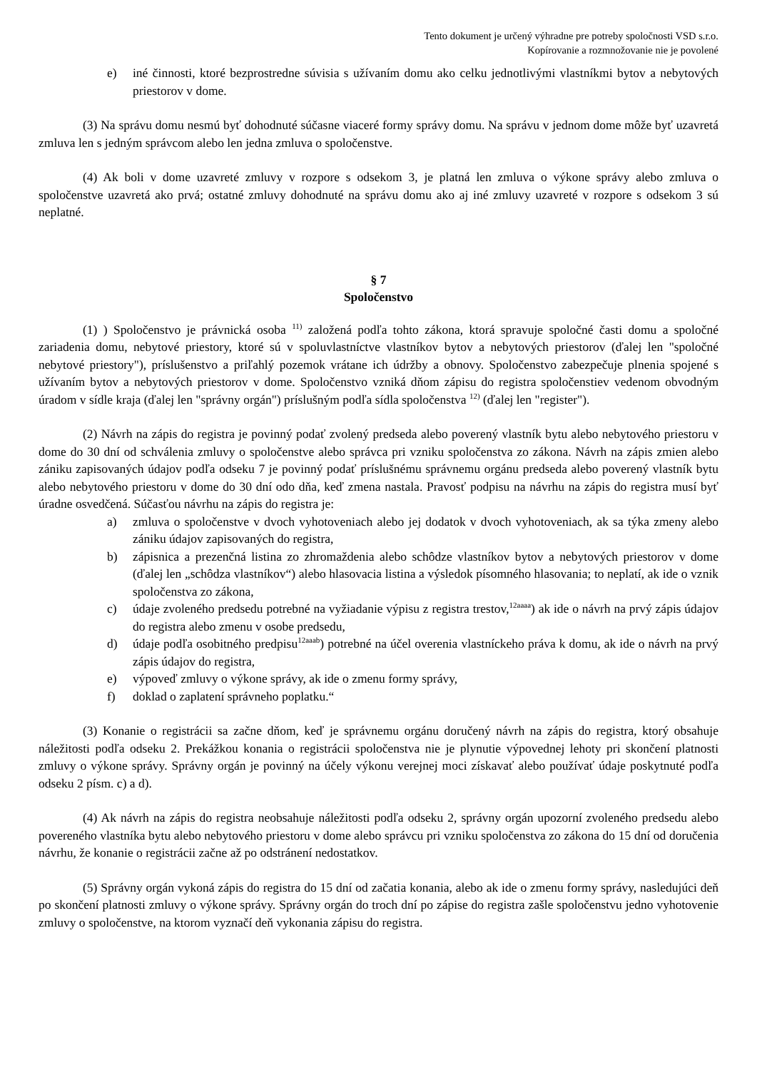Tento dokument je určený výhradne pre potreby spoločnosti VSD s.r.o.
Kopírovanie a rozmnožovanie nie je povolené
e) iné činnosti, ktoré bezprostredne súvisia s užívaním domu ako celku jednotlivými vlastníkmi bytov a nebytových priestorov v dome.
(3) Na správu domu nesmú byť dohodnuté súčasne viaceré formy správy domu. Na správu v jednom dome môže byť uzavretá zmluva len s jedným správcom alebo len jedna zmluva o spoločenstve.
(4) Ak boli v dome uzavreté zmluvy v rozpore s odsekom 3, je platná len zmluva o výkone správy alebo zmluva o spoločenstve uzavretá ako prvá; ostatné zmluvy dohodnuté na správu domu ako aj iné zmluvy uzavreté v rozpore s odsekom 3 sú neplatné.
§ 7
Spoločenstvo
(1) ) Spoločenstvo je právnická osoba <sup>11)</sup> založená podľa tohto zákona, ktorá spravuje spoločné časti domu a spoločné zariadenia domu, nebytové priestory, ktoré sú v spoluvlastníctve vlastníkov bytov a nebytových priestorov (ďalej len "spoločné nebytové priestory"), príslušenstvo a priľahlý pozemok vrátane ich údržby a obnovy. Spoločenstvo zabezpečuje plnenia spojené s užívaním bytov a nebytových priestorov v dome. Spoločenstvo vzniká dňom zápisu do registra spoločenstiev vedenom obvodným úradom v sídle kraja (ďalej len "správny orgán") príslušným podľa sídla spoločenstva <sup>12)</sup> (ďalej len "register").
(2) Návrh na zápis do registra je povinný podať zvolený predseda alebo poverený vlastník bytu alebo nebytového priestoru v dome do 30 dní od schválenia zmluvy o spoločenstve alebo správca pri vzniku spoločenstva zo zákona. Návrh na zápis zmien alebo zániku zapisovaných údajov podľa odseku 7 je povinný podať príslušnému správnemu orgánu predseda alebo poverený vlastník bytu alebo nebytového priestoru v dome do 30 dní odo dňa, keď zmena nastala. Pravosť podpisu na návrhu na zápis do registra musí byť úradne osvedčená. Súčasťou návrhu na zápis do registra je:
a) zmluva o spoločenstve v dvoch vyhotoveniach alebo jej dodatok v dvoch vyhotoveniach, ak sa týka zmeny alebo zániku údajov zapisovaných do registra,
b) zápisnica a prezenčná listina zo zhromaždenia alebo schôdze vlastníkov bytov a nebytových priestorov v dome (ďalej len „schôdza vlastníkov“) alebo hlasovacia listina a výsledok písomného hlasovania; to neplatí, ak ide o vznik spoločenstva zo zákona,
c) údaje zvoleného predsedu potrebné na vyžiadanie výpisu z registra trestov,<sup>12aaaa</sup>) ak ide o návrh na prvý zápis údajov do registra alebo zmenu v osobe predsedu,
d) údaje podľa osobitného predpisu<sup>12aaab</sup>) potrebné na účel overenia vlastníckeho práva k domu, ak ide o návrh na prvý zápis údajov do registra,
e) výpoveď zmluvy o výkone správy, ak ide o zmenu formy správy,
f) doklad o zaplatení správneho poplatku.“
(3) Konanie o registrácii sa začne dňom, keď je správnemu orgánu doručený návrh na zápis do registra, ktorý obsahuje náležitosti podľa odseku 2. Prekážkou konania o registrácii spoločenstva nie je plynutie výpovednej lehoty pri skončení platnosti zmluvy o výkone správy. Správny orgán je povinný na účely výkonu verejnej moci získavať alebo používať údaje poskytnuté podľa odseku 2 písm. c) a d).
(4) Ak návrh na zápis do registra neobsahuje náležitosti podľa odseku 2, správny orgán upozorní zvoleného predsedu alebo povereného vlastníka bytu alebo nebytového priestoru v dome alebo správcu pri vzniku spoločenstva zo zákona do 15 dní od doručenia návrhu, že konanie o registrácii začne až po odstránení nedostatkov.
(5) Správny orgán vykoná zápis do registra do 15 dní od začatia konania, alebo ak ide o zmenu formy správy, nasledujúci deň po skončení platnosti zmluvy o výkone správy. Správny orgán do troch dní po zápise do registra zašle spoločenstvu jedno vyhotovenie zmluvy o spoločenstve, na ktorom vyznačí deň vykonania zápisu do registra.